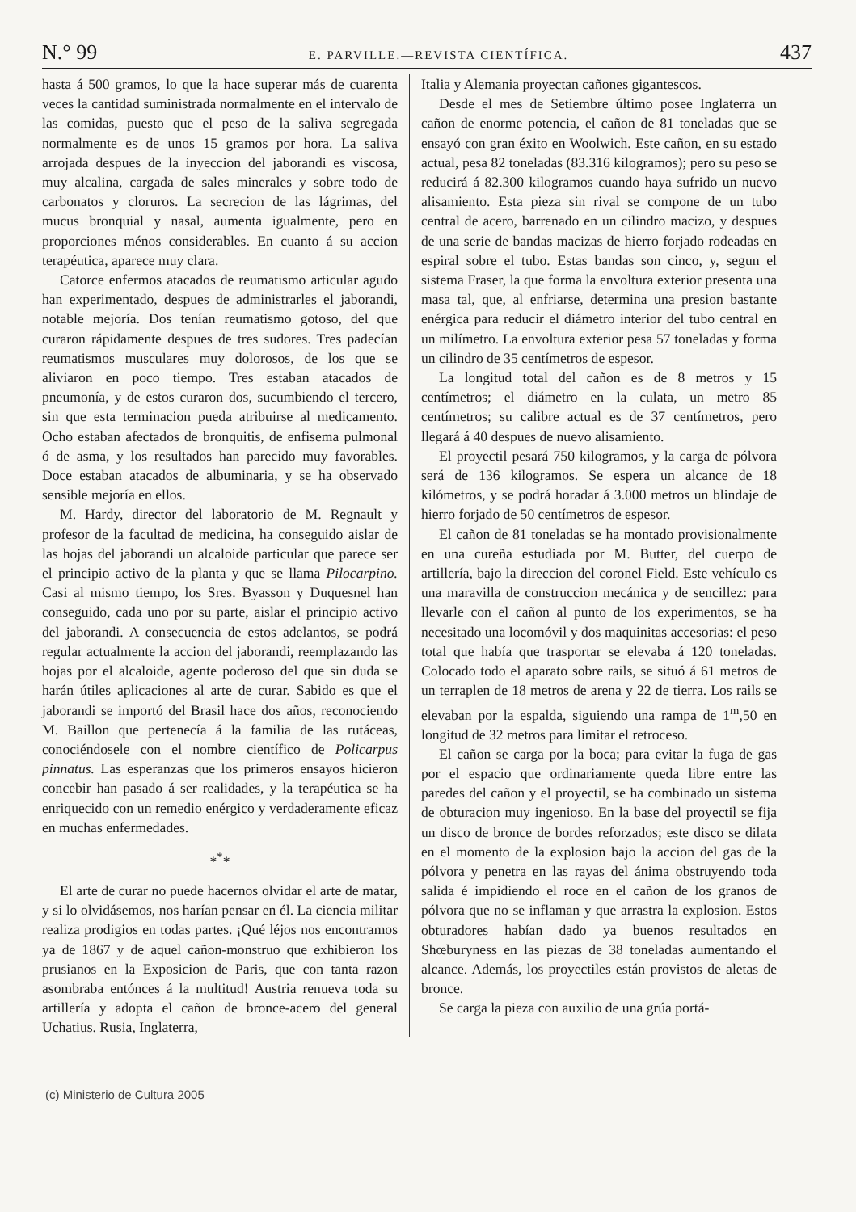N.° 99 E. PARVILLE.—REVISTA CIENTÍFICA. 437
hasta á 500 gramos, lo que la hace superar más de cuarenta veces la cantidad suministrada normalmente en el intervalo de las comidas, puesto que el peso de la saliva segregada normalmente es de unos 15 gramos por hora. La saliva arrojada despues de la inyeccion del jaborandi es viscosa, muy alcalina, cargada de sales minerales y sobre todo de carbonatos y cloruros. La secrecion de las lágrimas, del mucus bronquial y nasal, aumenta igualmente, pero en proporciones ménos considerables. En cuanto á su accion terapéutica, aparece muy clara.
Catorce enfermos atacados de reumatismo articular agudo han experimentado, despues de administrarles el jaborandi, notable mejoría. Dos tenían reumatismo gotoso, del que curaron rápidamente despues de tres sudores. Tres padecían reumatismos musculares muy dolorosos, de los que se aliviaron en poco tiempo. Tres estaban atacados de pneumonía, y de estos curaron dos, sucumbiendo el tercero, sin que esta terminacion pueda atribuirse al medicamento. Ocho estaban afectados de bronquitis, de enfisema pulmonal ó de asma, y los resultados han parecido muy favorables. Doce estaban atacados de albuminaria, y se ha observado sensible mejoría en ellos.
M. Hardy, director del laboratorio de M. Regnault y profesor de la facultad de medicina, ha conseguido aislar de las hojas del jaborandi un alcaloide particular que parece ser el principio activo de la planta y que se llama Pilocarpino. Casi al mismo tiempo, los Sres. Byasson y Duquesnel han conseguido, cada uno por su parte, aislar el principio activo del jaborandi. A consecuencia de estos adelantos, se podrá regular actualmente la accion del jaborandi, reemplazando las hojas por el alcaloide, agente poderoso del que sin duda se harán útiles aplicaciones al arte de curar. Sabido es que el jaborandi se importó del Brasil hace dos años, reconociendo M. Baillon que pertenecía á la familia de las rutáceas, conociéndosele con el nombre científico de Policarpus pinnatus. Las esperanzas que los primeros ensayos hicieron concebir han pasado á ser realidades, y la terapéutica se ha enriquecido con un remedio enérgico y verdaderamente eficaz en muchas enfermedades.
*<sup>*</sup>*
El arte de curar no puede hacernos olvidar el arte de matar, y si lo olvidásemos, nos harían pensar en él. La ciencia militar realiza prodigios en todas partes. ¡Qué léjos nos encontramos ya de 1867 y de aquel cañon-monstruo que exhibieron los prusianos en la Exposicion de Paris, que con tanta razon asombraba entónces á la multitud! Austria renueva toda su artillería y adopta el cañon de bronce-acero del general Uchatius. Rusia, Inglaterra,
Italia y Alemania proyectan cañones gigantescos.
Desde el mes de Setiembre último posee Inglaterra un cañon de enorme potencia, el cañon de 81 toneladas que se ensayó con gran éxito en Woolwich. Este cañon, en su estado actual, pesa 82 toneladas (83.316 kilogramos); pero su peso se reducirá á 82.300 kilogramos cuando haya sufrido un nuevo alisamiento. Esta pieza sin rival se compone de un tubo central de acero, barrenado en un cilindro macizo, y despues de una serie de bandas macizas de hierro forjado rodeadas en espiral sobre el tubo. Estas bandas son cinco, y, segun el sistema Fraser, la que forma la envoltura exterior presenta una masa tal, que, al enfriarse, determina una presion bastante enérgica para reducir el diámetro interior del tubo central en un milímetro. La envoltura exterior pesa 57 toneladas y forma un cilindro de 35 centímetros de espesor.
La longitud total del cañon es de 8 metros y 15 centímetros; el diámetro en la culata, un metro 85 centímetros; su calibre actual es de 37 centímetros, pero llegará á 40 despues de nuevo alisamiento.
El proyectil pesará 750 kilogramos, y la carga de pólvora será de 136 kilogramos. Se espera un alcance de 18 kilómetros, y se podrá horadar á 3.000 metros un blindaje de hierro forjado de 50 centímetros de espesor.
El cañon de 81 toneladas se ha montado provisionalmente en una cureña estudiada por M. Butter, del cuerpo de artillería, bajo la direccion del coronel Field. Este vehículo es una maravilla de construccion mecánica y de sencillez: para llevarle con el cañon al punto de los experimentos, se ha necesitado una locomóvil y dos maquinitas accesorias: el peso total que había que trasportar se elevaba á 120 toneladas. Colocado todo el aparato sobre rails, se situó á 61 metros de un terraplen de 18 metros de arena y 22 de tierra. Los rails se elevaban por la espalda, siguiendo una rampa de 1<sup>m</sup>,50 en longitud de 32 metros para limitar el retroceso.
El cañon se carga por la boca; para evitar la fuga de gas por el espacio que ordinariamente queda libre entre las paredes del cañon y el proyectil, se ha combinado un sistema de obturacion muy ingenioso. En la base del proyectil se fija un disco de bronce de bordes reforzados; este disco se dilata en el momento de la explosion bajo la accion del gas de la pólvora y penetra en las rayas del ánima obstruyendo toda salida é impidiendo el roce en el cañon de los granos de pólvora que no se inflaman y que arrastra la explosion. Estos obturadores habían dado ya buenos resultados en Shœburyness en las piezas de 38 toneladas aumentando el alcance. Además, los proyectiles están provistos de aletas de bronce.
Se carga la pieza con auxilio de una grúa portá-
(c) Ministerio de Cultura 2005